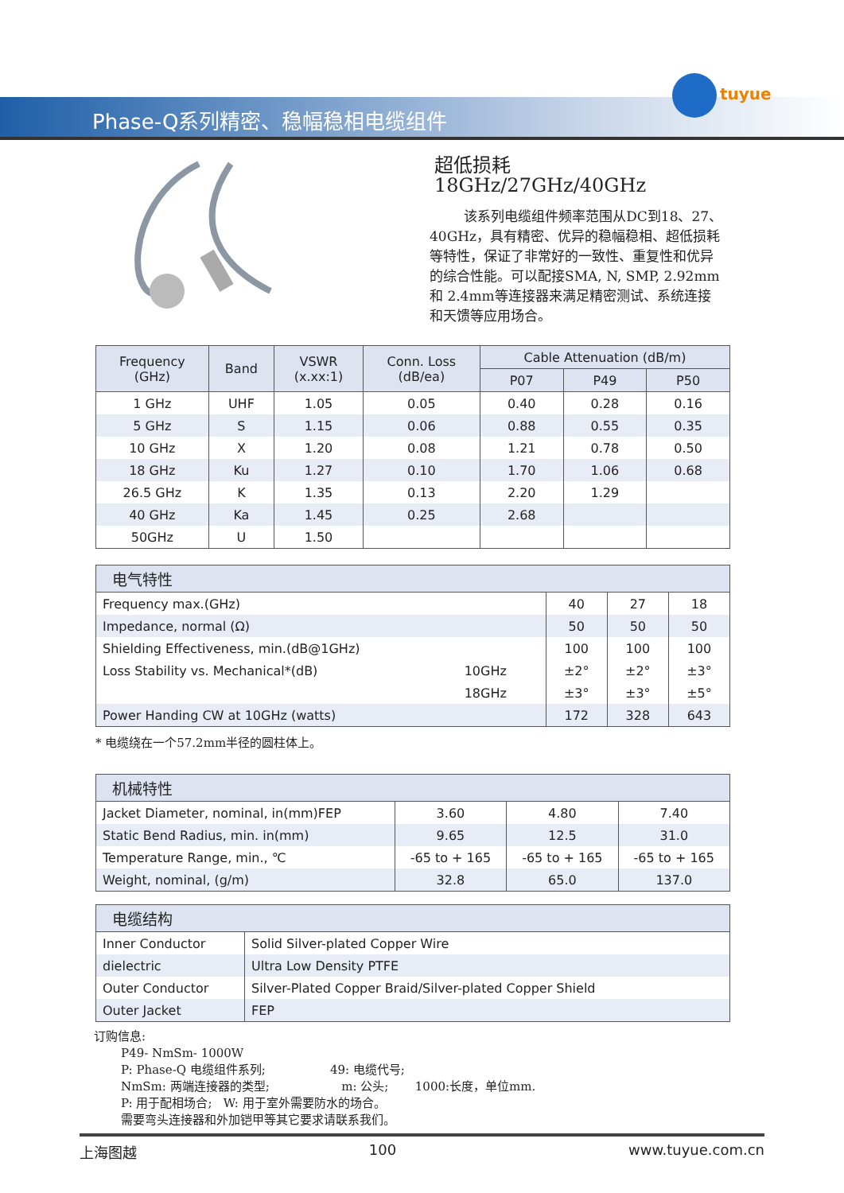Phase-Q系列精密、稳幅稳相电缆组件
tuyue
超低损耗 18GHz/27GHz/40GHz
该系列电缆组件频率范围从DC到18、27、40GHz，具有精密、优异的稳幅稳相、超低损耗等特性，保证了非常好的一致性、重复性和优异的综合性能。可以配接SMA, N, SMP, 2.92mm 和 2.4mm等连接器来满足精密测试、系统连接和天馈等应用场合。
| Frequency (GHz) | Band | VSWR (x.xx:1) | Conn. Loss (dB/ea) | Cable Attenuation (dB/m) | | |
| --- | --- | --- | --- | --- | --- | --- |
| | | | | P07 | P49 | P50 |
| 1 GHz | UHF | 1.05 | 0.05 | 0.40 | 0.28 | 0.16 |
| 5 GHz | S | 1.15 | 0.06 | 0.88 | 0.55 | 0.35 |
| 10 GHz | X | 1.20 | 0.08 | 1.21 | 0.78 | 0.50 |
| 18 GHz | Ku | 1.27 | 0.10 | 1.70 | 1.06 | 0.68 |
| 26.5 GHz | K | 1.35 | 0.13 | 2.20 | 1.29 | |
| 40 GHz | Ka | 1.45 | 0.25 | 2.68 | | |
| 50GHz | U | 1.50 | | | | |
| 电气特性 | | | | |
| --- | --- | --- | --- | --- |
| Frequency max.(GHz) | | 40 | 27 | 18 |
| Impedance, normal (Ω) | | 50 | 50 | 50 |
| Shielding Effectiveness, min.(dB@1GHz) | | 100 | 100 | 100 |
| Loss Stability vs. Mechanical*(dB) | 10GHz | ±2° | ±2° | ±3° |
| | 18GHz | ±3° | ±3° | ±5° |
| Power Handing CW at 10GHz (watts) | | 172 | 328 | 643 |
* 电缆绕在一个57.2mm半径的圆柱体上。
| 机械特性 | | | |
| --- | --- | --- | --- |
| Jacket Diameter, nominal, in(mm)FEP | 3.60 | 4.80 | 7.40 |
| Static Bend Radius, min. in(mm) | 9.65 | 12.5 | 31.0 |
| Temperature Range, min., ℃ | -65 to + 165 | -65 to + 165 | -65 to + 165 |
| Weight, nominal, (g/m) | 32.8 | 65.0 | 137.0 |
| 电缆结构 | |
| --- | --- |
| Inner Conductor | Solid Silver-plated Copper Wire |
| dielectric | Ultra Low Density PTFE |
| Outer Conductor | Silver-Plated Copper Braid/Silver-plated Copper Shield |
| Outer Jacket | FEP |
订购信息:
P49- NmSm- 1000W
P: Phase-Q 电缆组件系列; 49: 电缆代号;
NmSm: 两端连接器的类型; m: 公头; 1000:长度，单位mm.
P: 用于配相场合; W: 用于室外需要防水的场合。
需要弯头连接器和外加铠甲等其它要求请联系我们。
上海图越 100 www.tuyue.com.cn